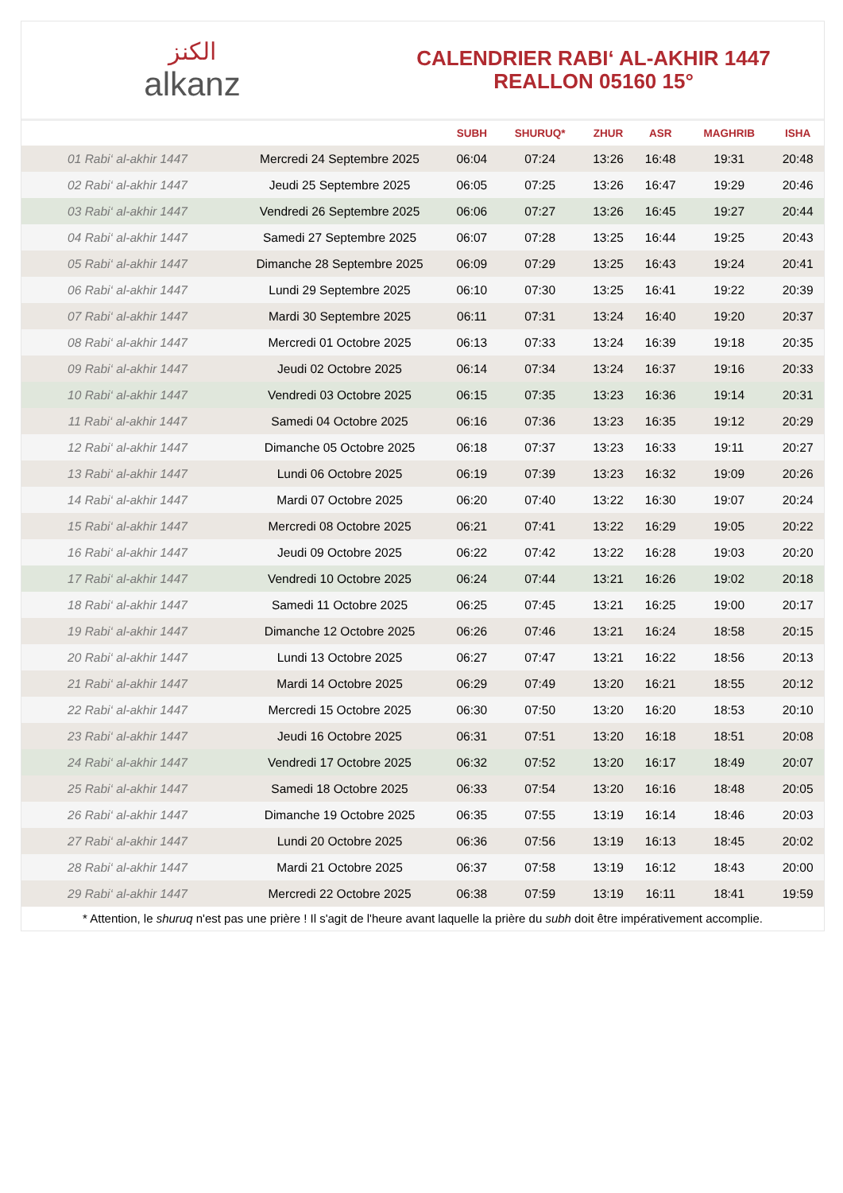ﺍﻟﻜﻨﺰ
alkanz
CALENDRIER RABI‘ AL-AKHIR 1447
REALLON 05160 15°
| | | SUBH | SHURUQ* | ZHUR | ASR | MAGHRIB | ISHA |
| --- | --- | --- | --- | --- | --- | --- | --- |
| 01 Rabi‘ al-akhir 1447 | Mercredi 24 Septembre 2025 | 06:04 | 07:24 | 13:26 | 16:48 | 19:31 | 20:48 |
| 02 Rabi‘ al-akhir 1447 | Jeudi 25 Septembre 2025 | 06:05 | 07:25 | 13:26 | 16:47 | 19:29 | 20:46 |
| 03 Rabi‘ al-akhir 1447 | Vendredi 26 Septembre 2025 | 06:06 | 07:27 | 13:26 | 16:45 | 19:27 | 20:44 |
| 04 Rabi‘ al-akhir 1447 | Samedi 27 Septembre 2025 | 06:07 | 07:28 | 13:25 | 16:44 | 19:25 | 20:43 |
| 05 Rabi‘ al-akhir 1447 | Dimanche 28 Septembre 2025 | 06:09 | 07:29 | 13:25 | 16:43 | 19:24 | 20:41 |
| 06 Rabi‘ al-akhir 1447 | Lundi 29 Septembre 2025 | 06:10 | 07:30 | 13:25 | 16:41 | 19:22 | 20:39 |
| 07 Rabi‘ al-akhir 1447 | Mardi 30 Septembre 2025 | 06:11 | 07:31 | 13:24 | 16:40 | 19:20 | 20:37 |
| 08 Rabi‘ al-akhir 1447 | Mercredi 01 Octobre 2025 | 06:13 | 07:33 | 13:24 | 16:39 | 19:18 | 20:35 |
| 09 Rabi‘ al-akhir 1447 | Jeudi 02 Octobre 2025 | 06:14 | 07:34 | 13:24 | 16:37 | 19:16 | 20:33 |
| 10 Rabi‘ al-akhir 1447 | Vendredi 03 Octobre 2025 | 06:15 | 07:35 | 13:23 | 16:36 | 19:14 | 20:31 |
| 11 Rabi‘ al-akhir 1447 | Samedi 04 Octobre 2025 | 06:16 | 07:36 | 13:23 | 16:35 | 19:12 | 20:29 |
| 12 Rabi‘ al-akhir 1447 | Dimanche 05 Octobre 2025 | 06:18 | 07:37 | 13:23 | 16:33 | 19:11 | 20:27 |
| 13 Rabi‘ al-akhir 1447 | Lundi 06 Octobre 2025 | 06:19 | 07:39 | 13:23 | 16:32 | 19:09 | 20:26 |
| 14 Rabi‘ al-akhir 1447 | Mardi 07 Octobre 2025 | 06:20 | 07:40 | 13:22 | 16:30 | 19:07 | 20:24 |
| 15 Rabi‘ al-akhir 1447 | Mercredi 08 Octobre 2025 | 06:21 | 07:41 | 13:22 | 16:29 | 19:05 | 20:22 |
| 16 Rabi‘ al-akhir 1447 | Jeudi 09 Octobre 2025 | 06:22 | 07:42 | 13:22 | 16:28 | 19:03 | 20:20 |
| 17 Rabi‘ al-akhir 1447 | Vendredi 10 Octobre 2025 | 06:24 | 07:44 | 13:21 | 16:26 | 19:02 | 20:18 |
| 18 Rabi‘ al-akhir 1447 | Samedi 11 Octobre 2025 | 06:25 | 07:45 | 13:21 | 16:25 | 19:00 | 20:17 |
| 19 Rabi‘ al-akhir 1447 | Dimanche 12 Octobre 2025 | 06:26 | 07:46 | 13:21 | 16:24 | 18:58 | 20:15 |
| 20 Rabi‘ al-akhir 1447 | Lundi 13 Octobre 2025 | 06:27 | 07:47 | 13:21 | 16:22 | 18:56 | 20:13 |
| 21 Rabi‘ al-akhir 1447 | Mardi 14 Octobre 2025 | 06:29 | 07:49 | 13:20 | 16:21 | 18:55 | 20:12 |
| 22 Rabi‘ al-akhir 1447 | Mercredi 15 Octobre 2025 | 06:30 | 07:50 | 13:20 | 16:20 | 18:53 | 20:10 |
| 23 Rabi‘ al-akhir 1447 | Jeudi 16 Octobre 2025 | 06:31 | 07:51 | 13:20 | 16:18 | 18:51 | 20:08 |
| 24 Rabi‘ al-akhir 1447 | Vendredi 17 Octobre 2025 | 06:32 | 07:52 | 13:20 | 16:17 | 18:49 | 20:07 |
| 25 Rabi‘ al-akhir 1447 | Samedi 18 Octobre 2025 | 06:33 | 07:54 | 13:20 | 16:16 | 18:48 | 20:05 |
| 26 Rabi‘ al-akhir 1447 | Dimanche 19 Octobre 2025 | 06:35 | 07:55 | 13:19 | 16:14 | 18:46 | 20:03 |
| 27 Rabi‘ al-akhir 1447 | Lundi 20 Octobre 2025 | 06:36 | 07:56 | 13:19 | 16:13 | 18:45 | 20:02 |
| 28 Rabi‘ al-akhir 1447 | Mardi 21 Octobre 2025 | 06:37 | 07:58 | 13:19 | 16:12 | 18:43 | 20:00 |
| 29 Rabi‘ al-akhir 1447 | Mercredi 22 Octobre 2025 | 06:38 | 07:59 | 13:19 | 16:11 | 18:41 | 19:59 |
* Attention, le shuruq n'est pas une prière ! Il s'agit de l'heure avant laquelle la prière du subh doit être impérativement accomplie.